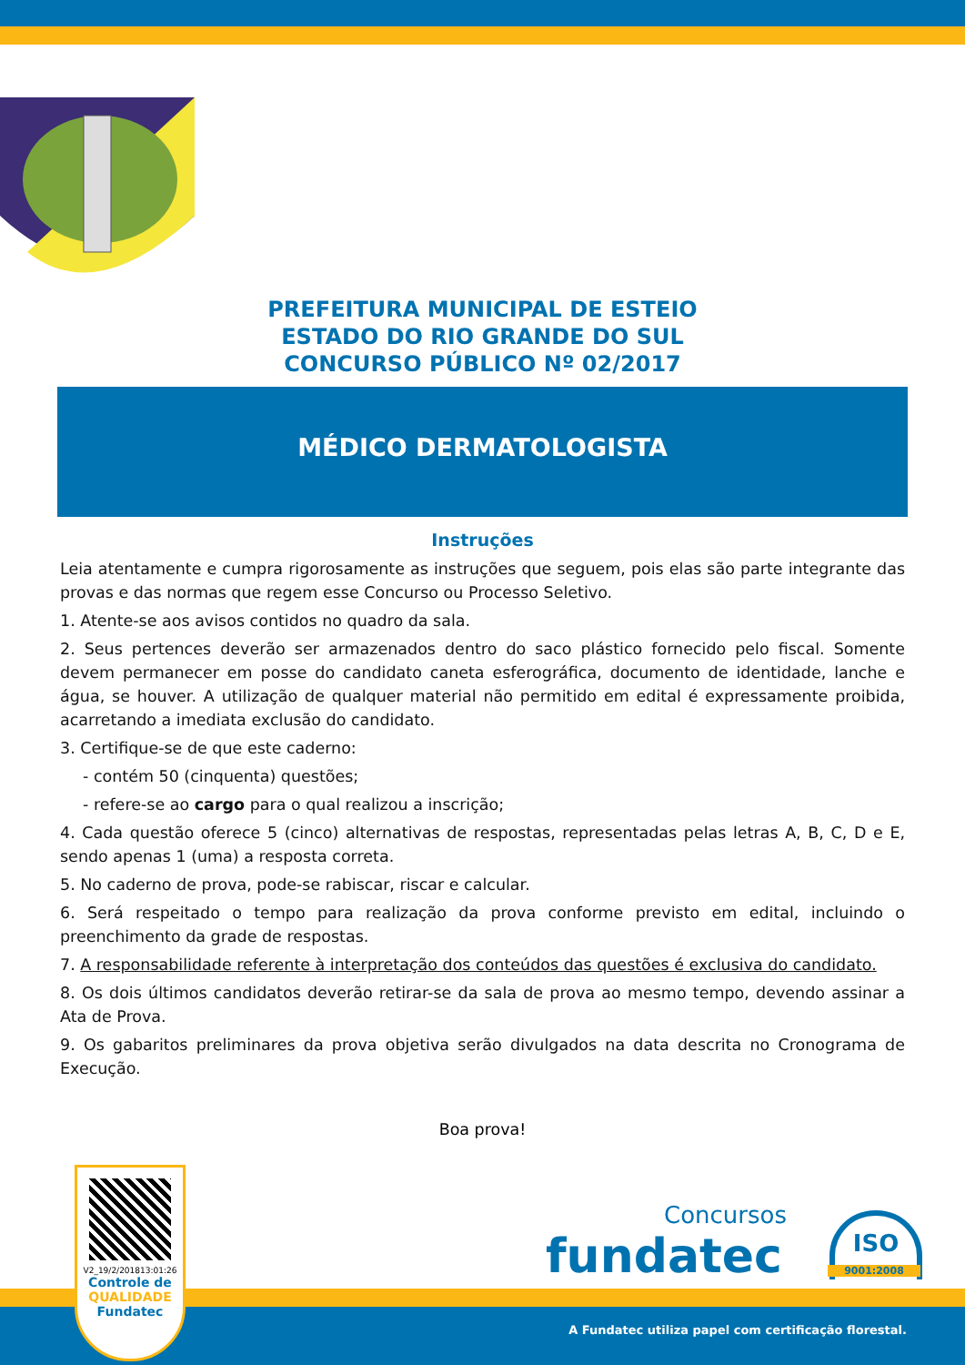PREFEITURA MUNICIPAL DE ESTEIO
ESTADO DO RIO GRANDE DO SUL
CONCURSO PÚBLICO Nº 02/2017
MÉDICO DERMATOLOGISTA
Instruções
Leia atentamente e cumpra rigorosamente as instruções que seguem, pois elas são parte integrante das provas e das normas que regem esse Concurso ou Processo Seletivo.
1. Atente-se aos avisos contidos no quadro da sala.
2. Seus pertences deverão ser armazenados dentro do saco plástico fornecido pelo fiscal. Somente devem permanecer em posse do candidato caneta esferográfica, documento de identidade, lanche e água, se houver. A utilização de qualquer material não permitido em edital é expressamente proibida, acarretando a imediata exclusão do candidato.
3. Certifique-se de que este caderno:
- contém 50 (cinquenta) questões;
- refere-se ao cargo para o qual realizou a inscrição;
4. Cada questão oferece 5 (cinco) alternativas de respostas, representadas pelas letras A, B, C, D e E, sendo apenas 1 (uma) a resposta correta.
5. No caderno de prova, pode-se rabiscar, riscar e calcular.
6. Será respeitado o tempo para realização da prova conforme previsto em edital, incluindo o preenchimento da grade de respostas.
7. A responsabilidade referente à interpretação dos conteúdos das questões é exclusiva do candidato.
8. Os dois últimos candidatos deverão retirar-se da sala de prova ao mesmo tempo, devendo assinar a Ata de Prova.
9. Os gabaritos preliminares da prova objetiva serão divulgados na data descrita no Cronograma de Execução.
Boa prova!
V2_19/2/201813:01:26
Controle de
QUALIDADE
Fundatec
Concursos
fundatec
ISO
9001:2008
A Fundatec utiliza papel com certificação florestal.